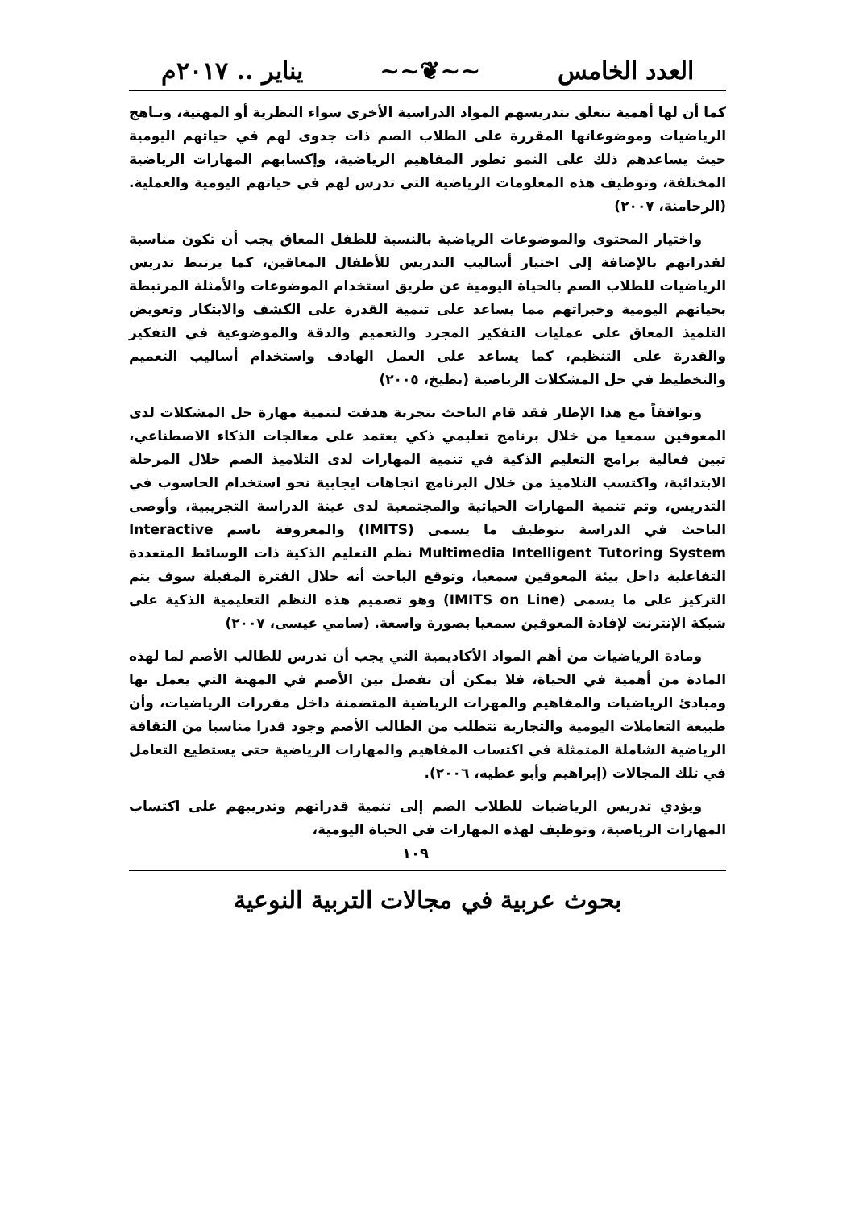العدد الخامس ~~❦~~ يناير .. ٢٠١٧م
كما أن لها أهمية تتعلق بتدريسهم المواد الدراسية الأخرى سواء النظرية أو المهنية، ونـاهج الرياضيات وموضوعاتها المقررة على الطلاب الصم ذات جدوى لهم في حياتهم اليومية حيث يساعدهم ذلك على النمو تطور المفاهيم الرياضية، وإكسابهم المهارات الرياضية المختلفة، وتوظيف هذه المعلومات الرياضية التي تدرس لهم في حياتهم اليومية والعملية. (الرحامنة، ٢٠٠٧)
واختيار المحتوى والموضوعات الرياضية بالنسبة للطفل المعاق يجب أن تكون مناسبة لقدراتهم بالإضافة إلى اختيار أساليب التدريس للأطفال المعاقين، كما يرتبط تدريس الرياضيات للطلاب الصم بالحياة اليومية عن طريق استخدام الموضوعات والأمثلة المرتبطة بحياتهم اليومية وخبراتهم مما يساعد على تنمية القدرة على الكشف والابتكار وتعويض التلميذ المعاق على عمليات التفكير المجرد والتعميم والدقة والموضوعية في التفكير والقدرة على التنظيم، كما يساعد على العمل الهادف واستخدام أساليب التعميم والتخطيط في حل المشكلات الرياضية (بطيخ، ٢٠٠٥)
وتوافقاً مع هذا الإطار فقد قام الباحث بتجربة هدفت لتنمية مهارة حل المشكلات لدى المعوقين سمعيا من خلال برنامج تعليمي ذكي يعتمد على معالجات الذكاء الاصطناعي، تبين فعالية برامج التعليم الذكية في تنمية المهارات لدى التلاميذ الصم خلال المرحلة الابتدائية، واكتسب التلاميذ من خلال البرنامج اتجاهات ايجابية نحو استخدام الحاسوب في التدريس، وتم تنمية المهارات الحياتية والمجتمعية لدى عينة الدراسة التجريبية، وأوصى الباحث في الدراسة بتوظيف ما يسمى (IMITS) والمعروفة باسم Interactive Multimedia Intelligent Tutoring System نظم التعليم الذكية ذات الوسائط المتعددة التفاعلية داخل بيئة المعوقين سمعيا، وتوقع الباحث أنه خلال الفترة المقبلة سوف يتم التركيز على ما يسمى (IMITS on Line) وهو تصميم هذه النظم التعليمية الذكية على شبكة الإنترنت لإفادة المعوقين سمعيا بصورة واسعة. (سامي عيسى، ٢٠٠٧)
ومادة الرياضيات من أهم المواد الأكاديمية التي يجب أن تدرس للطالب الأصم لما لهذه المادة من أهمية في الحياة، فلا يمكن أن نفصل بين الأصم في المهنة التي يعمل بها ومبادئ الرياضيات والمفاهيم والمهرات الرياضية المتضمنة داخل مقررات الرياضيات، وأن طبيعة التعاملات اليومية والتجارية تتطلب من الطالب الأصم وجود قدرا مناسبا من الثقافة الرياضية الشاملة المتمثلة في اكتساب المفاهيم والمهارات الرياضية حتى يستطيع التعامل في تلك المجالات (إبراهيم وأبو عطيه، ٢٠٠٦).
ويؤدي تدريس الرياضيات للطلاب الصم إلى تنمية قدراتهم وتدريبهم على اكتساب المهارات الرياضية، وتوظيف لهذه المهارات في الحياة اليومية،
١٠٩
بحوث عربية في مجالات التربية النوعية